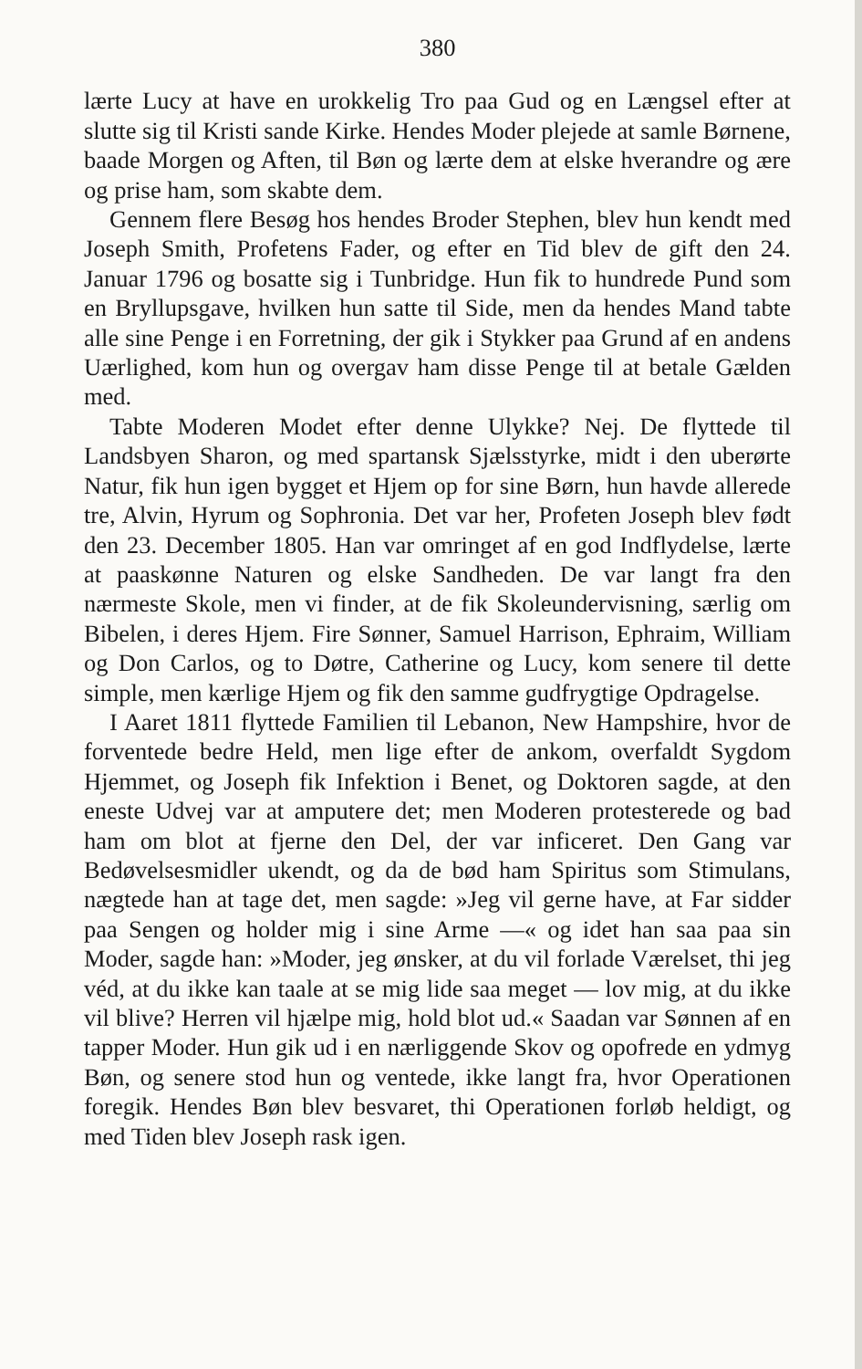380
lærte Lucy at have en urokkelig Tro paa Gud og en Længsel efter at slutte sig til Kristi sande Kirke. Hendes Moder plejede at samle Børnene, baade Morgen og Aften, til Bøn og lærte dem at elske hverandre og ære og prise ham, som skabte dem.
Gennem flere Besøg hos hendes Broder Stephen, blev hun kendt med Joseph Smith, Profetens Fader, og efter en Tid blev de gift den 24. Januar 1796 og bosatte sig i Tunbridge. Hun fik to hundrede Pund som en Bryllupsgave, hvilken hun satte til Side, men da hendes Mand tabte alle sine Penge i en Forretning, der gik i Stykker paa Grund af en andens Uærlighed, kom hun og overgav ham disse Penge til at betale Gælden med.
Tabte Moderen Modet efter denne Ulykke? Nej. De flyttede til Landsbyen Sharon, og med spartansk Sjælsstyrke, midt i den uberørte Natur, fik hun igen bygget et Hjem op for sine Børn, hun havde allerede tre, Alvin, Hyrum og Sophronia. Det var her, Profeten Joseph blev født den 23. December 1805. Han var omringet af en god Indflydelse, lærte at paaskønne Naturen og elske Sandheden. De var langt fra den nærmeste Skole, men vi finder, at de fik Skoleundervisning, særlig om Bibelen, i deres Hjem. Fire Sønner, Samuel Harrison, Ephraim, William og Don Carlos, og to Døtre, Catherine og Lucy, kom senere til dette simple, men kærlige Hjem og fik den samme gudfrygtige Opdragelse.
I Aaret 1811 flyttede Familien til Lebanon, New Hampshire, hvor de forventede bedre Held, men lige efter de ankom, overfaldt Sygdom Hjemmet, og Joseph fik Infektion i Benet, og Doktoren sagde, at den eneste Udvej var at amputere det; men Moderen protesterede og bad ham om blot at fjerne den Del, der var inficeret. Den Gang var Bedøvelsesmidler ukendt, og da de bød ham Spiritus som Stimulans, nægtede han at tage det, men sagde: »Jeg vil gerne have, at Far sidder paa Sengen og holder mig i sine Arme —« og idet han saa paa sin Moder, sagde han: »Moder, jeg ønsker, at du vil forlade Værelset, thi jeg véd, at du ikke kan taale at se mig lide saa meget — lov mig, at du ikke vil blive? Herren vil hjælpe mig, hold blot ud.« Saadan var Sønnen af en tapper Moder. Hun gik ud i en nærliggende Skov og opofrede en ydmyg Bøn, og senere stod hun og ventede, ikke langt fra, hvor Operationen foregik. Hendes Bøn blev besvaret, thi Operationen forløb heldigt, og med Tiden blev Joseph rask igen.